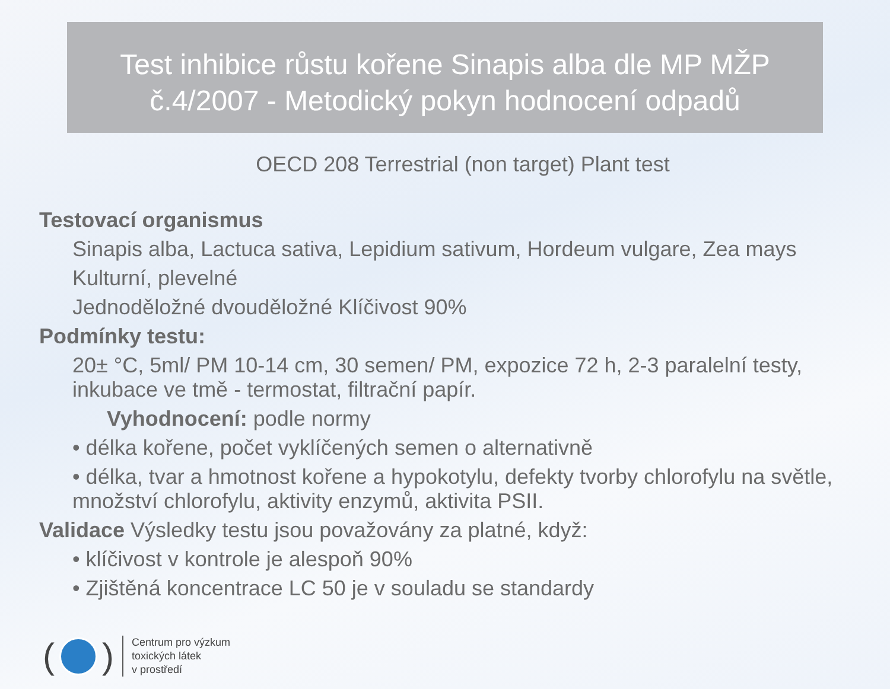Test inhibice růstu kořene Sinapis alba dle MP MŽP
č.4/2007 - Metodický pokyn hodnocení odpadů
OECD 208 Terrestrial (non target) Plant test
Testovací organismus
Sinapis alba, Lactuca sativa, Lepidium sativum, Hordeum vulgare, Zea mays
Kulturní, plevelné
Jednoděložné dvouděložné Klíčivost 90%
Podmínky testu:
20± °C, 5ml/ PM 10-14 cm, 30 semen/ PM, expozice 72 h, 2-3 paralelní testy, inkubace ve tmě - termostat, filtrační papír.
Vyhodnocení: podle normy
• délka kořene, počet vyklíčených semen o alternativně
• délka, tvar a hmotnost kořene a hypokotylu, defekty tvorby chlorofylu na světle, množství chlorofylu, aktivity enzymů, aktivita PSII.
Validace Výsledky testu jsou považovány za platné, když:
• klíčivost v kontrole je alespoň 90%
• Zjištěná koncentrace LC 50 je v souladu se standardy
( )
Centrum pro výzkum
toxických látek
v prostředí